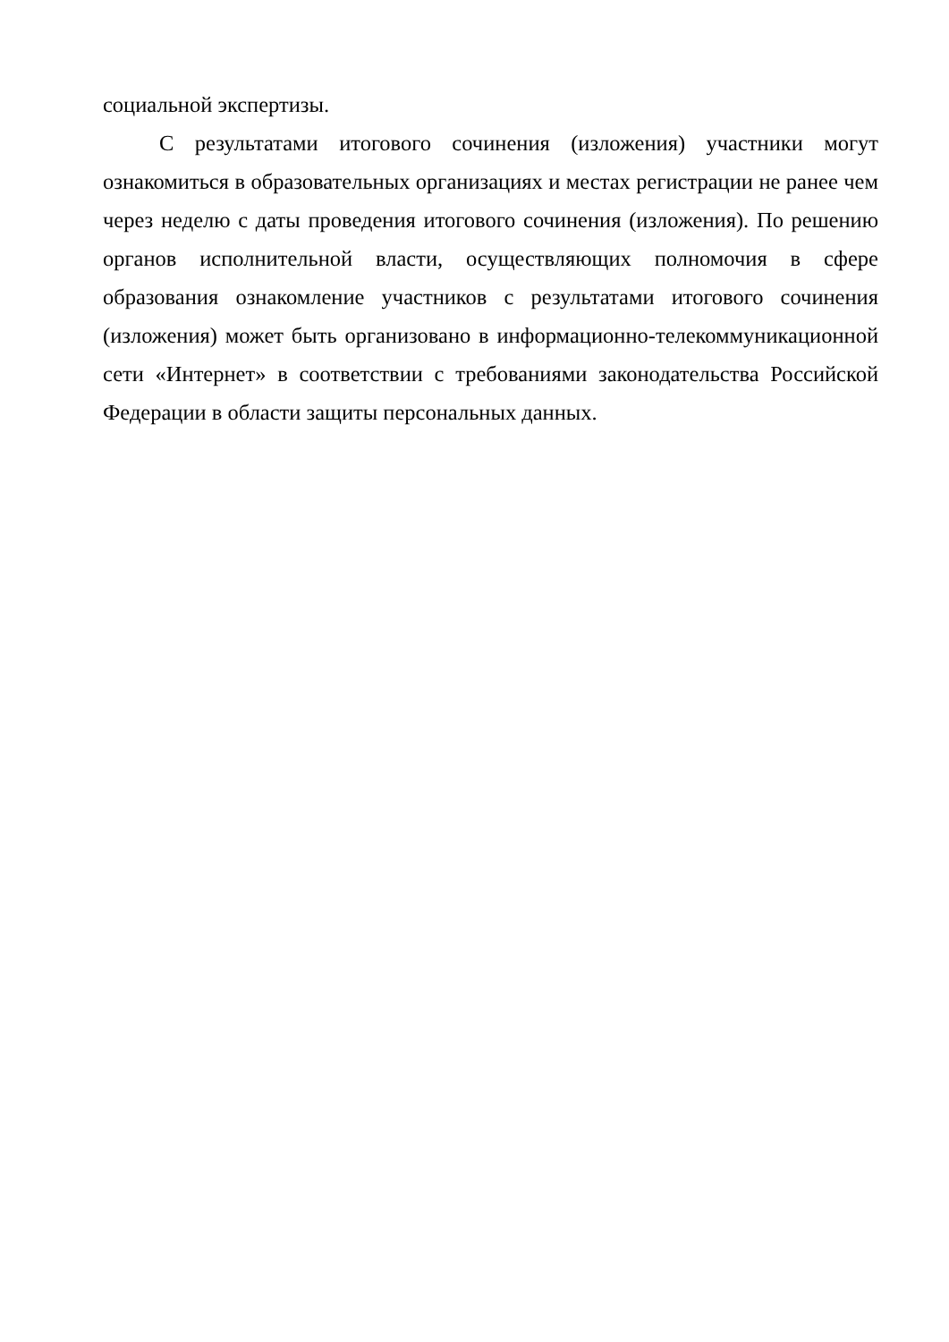социальной экспертизы.
С результатами итогового сочинения (изложения) участники могут ознакомиться в образовательных организациях и местах регистрации не ранее чем через неделю с даты проведения итогового сочинения (изложения). По решению органов исполнительной власти, осуществляющих полномочия в сфере образования ознакомление участников с результатами итогового сочинения (изложения) может быть организовано в информационно-телекоммуникационной сети «Интернет» в соответствии с требованиями законодательства Российской Федерации в области защиты персональных данных.